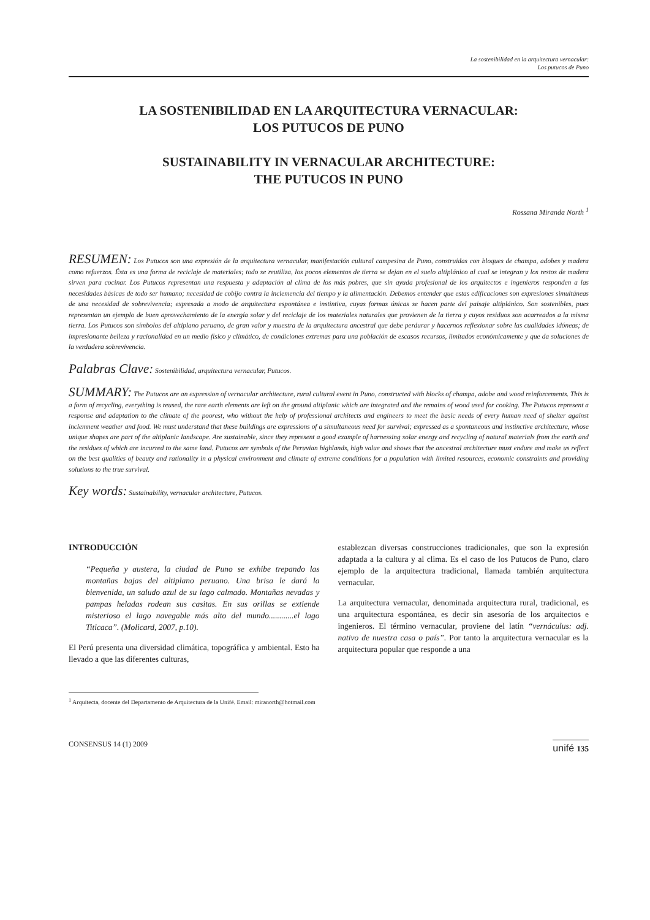La sostenibilidad en la arquitectura vernacular:
Los putucos de Puno
LA SOSTENIBILIDAD EN LA ARQUITECTURA VERNACULAR:
LOS PUTUCOS DE PUNO
SUSTAINABILITY IN VERNACULAR ARCHITECTURE:
THE PUTUCOS IN PUNO
Rossana Miranda North <sup>1</sup>
RESUMEN: Los Putucos son una expresión de la arquitectura vernacular, manifestación cultural campesina de Puno, construidas con bloques de champa, adobes y madera como refuerzos. Ésta es una forma de reciclaje de materiales; todo se reutiliza, los pocos elementos de tierra se dejan en el suelo altiplánico al cual se integran y los restos de madera sirven para cocinar. Los Putucos representan una respuesta y adaptación al clima de los más pobres, que sin ayuda profesional de los arquitectos e ingenieros responden a las necesidades básicas de todo ser humano; necesidad de cobijo contra la inclemencia del tiempo y la alimentación. Debemos entender que estas edificaciones son expresiones simultáneas de una necesidad de sobrevivencia; expresada a modo de arquitectura espontánea e instintiva, cuyas formas únicas se hacen parte del paisaje altiplánico. Son sostenibles, pues representan un ejemplo de buen aprovechamiento de la energía solar y del reciclaje de los materiales naturales que provienen de la tierra y cuyos residuos son acarreados a la misma tierra. Los Putucos son símbolos del altiplano peruano, de gran valor y muestra de la arquitectura ancestral que debe perdurar y hacernos reflexionar sobre las cualidades idóneas; de impresionante belleza y racionalidad en un medio físico y climático, de condiciones extremas para una población de escasos recursos, limitados económicamente y que da soluciones de la verdadera sobrevivencia.
Palabras Clave: Sostenibilidad, arquitectura vernacular, Putucos.
SUMMARY: The Putucos are an expression of vernacular architecture, rural cultural event in Puno, constructed with blocks of champa, adobe and wood reinforcements. This is a form of recycling, everything is reused, the rare earth elements are left on the ground altiplanic which are integrated and the remains of wood used for cooking. The Putucos represent a response and adaptation to the climate of the poorest, who without the help of professional architects and engineers to meet the basic needs of every human need of shelter against inclemnent weather and food. We must understand that these buildings are expressions of a simultaneous need for survival; expressed as a spontaneous and instinctive architecture, whose unique shapes are part of the altiplanic landscape. Are sustainable, since they represent a good example of harnessing solar energy and recycling of natural materials from the earth and the residues of which are incurred to the same land. Putucos are symbols of the Peruvian highlands, high value and shows that the ancestral architecture must endure and make us reflect on the best qualities of beauty and rationality in a physical environment and climate of extreme conditions for a population with limited resources, economic constraints and providing solutions to the true survival.
Key words: Sustainability, vernacular architecture, Putucos.
INTRODUCCIÓN
“Pequeña y austera, la ciudad de Puno se exhibe trepando las montañas bajas del altiplano peruano. Una brisa le dará la bienvenida, un saludo azul de su lago calmado. Montañas nevadas y pampas heladas rodean sus casitas. En sus orillas se extiende misterioso el lago navegable más alto del mundo............el lago Titicaca”. (Molicard, 2007, p.10).
El Perú presenta una diversidad climática, topográfica y ambiental. Esto ha llevado a que las diferentes culturas,
establezcan diversas construcciones tradicionales, que son la expresión adaptada a la cultura y al clima. Es el caso de los Putucos de Puno, claro ejemplo de la arquitectura tradicional, llamada también arquitectura vernacular.
La arquitectura vernacular, denominada arquitectura rural, tradicional, es una arquitectura espontánea, es decir sin asesoría de los arquitectos e ingenieros. El término vernacular, proviene del latín “vernáculus: adj. nativo de nuestra casa o país”. Por tanto la arquitectura vernacular es la arquitectura popular que responde a una
<sup>1</sup> Arquitecta, docente del Departamento de Arquitectura de la Unifé. Email: miranorth@hotmail.com
CONSENSUS 14 (1) 2009 unifé 135